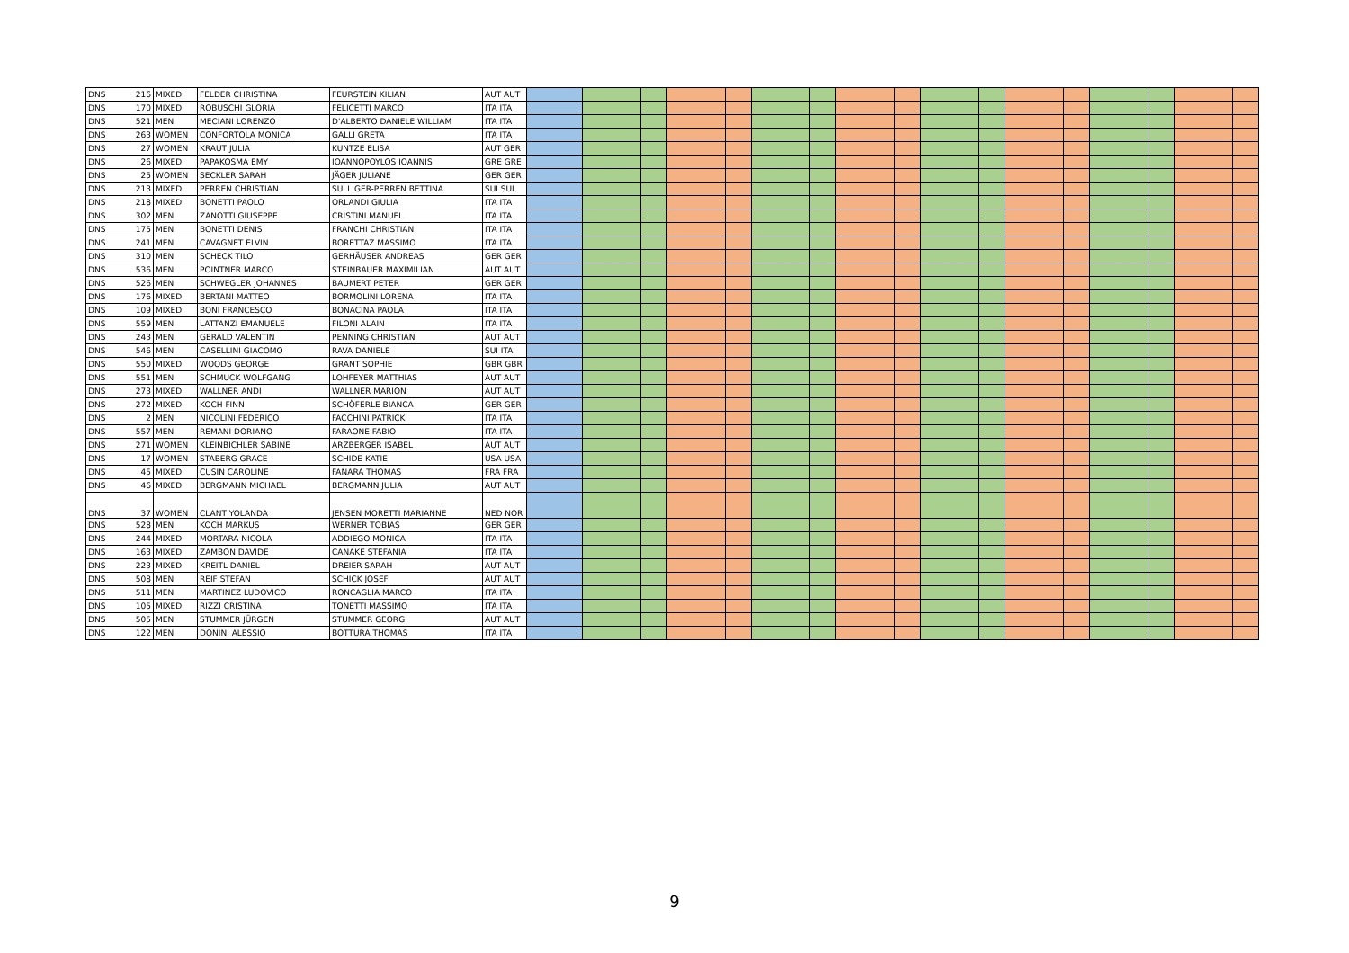| DNS | 216 | MIXED | FELDER CHRISTINA | FEURSTEIN KILIAN | AUT AUT | | | | | | | | | | | | | | | | | |
| DNS | 170 | MIXED | ROBUSCHI GLORIA | FELICETTI MARCO | ITA ITA | | | | | | | | | | | | | | | | | |
| DNS | 521 | MEN | MECIANI LORENZO | D'ALBERTO DANIELE WILLIAM | ITA ITA | | | | | | | | | | | | | | | | | |
| DNS | 263 | WOMEN | CONFORTOLA MONICA | GALLI GRETA | ITA ITA | | | | | | | | | | | | | | | | | |
| DNS | 27 | WOMEN | KRAUT JULIA | KUNTZE ELISA | AUT GER | | | | | | | | | | | | | | | | | |
| DNS | 26 | MIXED | PAPAKOSMA EMY | IOANNOPOYLOS IOANNIS | GRE GRE | | | | | | | | | | | | | | | | | |
| DNS | 25 | WOMEN | SECKLER SARAH | JÄGER JULIANE | GER GER | | | | | | | | | | | | | | | | | |
| DNS | 213 | MIXED | PERREN CHRISTIAN | SULLIGER-PERREN BETTINA | SUI SUI | | | | | | | | | | | | | | | | | |
| DNS | 218 | MIXED | BONETTI PAOLO | ORLANDI GIULIA | ITA ITA | | | | | | | | | | | | | | | | | |
| DNS | 302 | MEN | ZANOTTI GIUSEPPE | CRISTINI MANUEL | ITA ITA | | | | | | | | | | | | | | | | | |
| DNS | 175 | MEN | BONETTI DENIS | FRANCHI CHRISTIAN | ITA ITA | | | | | | | | | | | | | | | | | |
| DNS | 241 | MEN | CAVAGNET ELVIN | BORETTAZ MASSIMO | ITA ITA | | | | | | | | | | | | | | | | | |
| DNS | 310 | MEN | SCHECK TILO | GERHÄUSER ANDREAS | GER GER | | | | | | | | | | | | | | | | | |
| DNS | 536 | MEN | POINTNER MARCO | STEINBAUER MAXIMILIAN | AUT AUT | | | | | | | | | | | | | | | | | |
| DNS | 526 | MEN | SCHWEGLER JOHANNES | BAUMERT PETER | GER GER | | | | | | | | | | | | | | | | | |
| DNS | 176 | MIXED | BERTANI MATTEO | BORMOLINI LORENA | ITA ITA | | | | | | | | | | | | | | | | | |
| DNS | 109 | MIXED | BONI FRANCESCO | BONACINA PAOLA | ITA ITA | | | | | | | | | | | | | | | | | |
| DNS | 559 | MEN | LATTANZI EMANUELE | FILONI ALAIN | ITA ITA | | | | | | | | | | | | | | | | | |
| DNS | 243 | MEN | GERALD VALENTIN | PENNING CHRISTIAN | AUT AUT | | | | | | | | | | | | | | | | | |
| DNS | 546 | MEN | CASELLINI GIACOMO | RAVA DANIELE | SUI ITA | | | | | | | | | | | | | | | | | |
| DNS | 550 | MIXED | WOODS GEORGE | GRANT SOPHIE | GBR GBR | | | | | | | | | | | | | | | | | |
| DNS | 551 | MEN | SCHMUCK WOLFGANG | LOHFEYER MATTHIAS | AUT AUT | | | | | | | | | | | | | | | | | |
| DNS | 273 | MIXED | WALLNER ANDI | WALLNER MARION | AUT AUT | | | | | | | | | | | | | | | | | |
| DNS | 272 | MIXED | KOCH FINN | SCHÖFERLE BIANCA | GER GER | | | | | | | | | | | | | | | | | |
| DNS | 2 | MEN | NICOLINI FEDERICO | FACCHINI PATRICK | ITA ITA | | | | | | | | | | | | | | | | | |
| DNS | 557 | MEN | REMANI DORIANO | FARAONE FABIO | ITA ITA | | | | | | | | | | | | | | | | | |
| DNS | 271 | WOMEN | KLEINBICHLER SABINE | ARZBERGER ISABEL | AUT AUT | | | | | | | | | | | | | | | | | |
| DNS | 17 | WOMEN | STABERG GRACE | SCHIDE KATIE | USA USA | | | | | | | | | | | | | | | | | |
| DNS | 45 | MIXED | CUSIN CAROLINE | FANARA THOMAS | FRA FRA | | | | | | | | | | | | | | | | | |
| DNS | 46 | MIXED | BERGMANN MICHAEL | BERGMANN JULIA | AUT AUT | | | | | | | | | | | | | | | | | |
| DNS | 37 | WOMEN | CLANT YOLANDA | JENSEN MORETTI MARIANNE | NED NOR | | | | | | | | | | | | | | | | | |
| DNS | 528 | MEN | KOCH MARKUS | WERNER TOBIAS | GER GER | | | | | | | | | | | | | | | | | |
| DNS | 244 | MIXED | MORTARA NICOLA | ADDIEGO MONICA | ITA ITA | | | | | | | | | | | | | | | | | |
| DNS | 163 | MIXED | ZAMBON DAVIDE | CANAKE STEFANIA | ITA ITA | | | | | | | | | | | | | | | | | |
| DNS | 223 | MIXED | KREITL DANIEL | DREIER SARAH | AUT AUT | | | | | | | | | | | | | | | | | |
| DNS | 508 | MEN | REIF STEFAN | SCHICK JOSEF | AUT AUT | | | | | | | | | | | | | | | | | |
| DNS | 511 | MEN | MARTINEZ LUDOVICO | RONCAGLIA MARCO | ITA ITA | | | | | | | | | | | | | | | | | |
| DNS | 105 | MIXED | RIZZI CRISTINA | TONETTI MASSIMO | ITA ITA | | | | | | | | | | | | | | | | | |
| DNS | 505 | MEN | STUMMER JÜRGEN | STUMMER GEORG | AUT AUT | | | | | | | | | | | | | | | | | |
| DNS | 122 | MEN | DONINI ALESSIO | BOTTURA THOMAS | ITA ITA | | | | | | | | | | | | | | | | | |
9